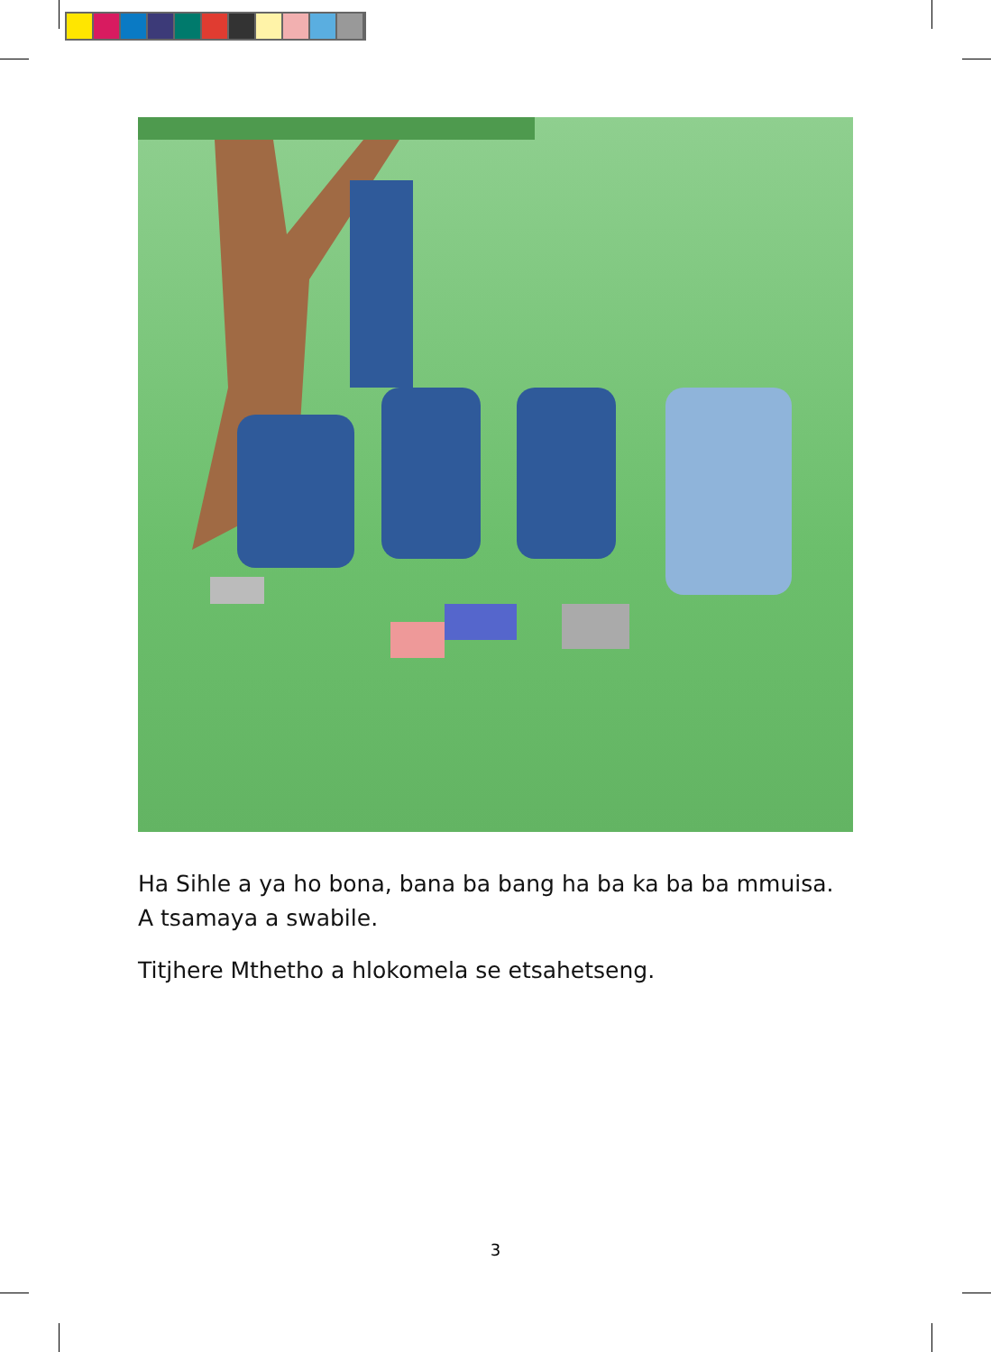Ha Sihle a ya ho bona, bana ba bang ha ba ka ba ba mmuisa. A tsamaya a swabile.
Titjhere Mthetho a hlokomela se etsahetseng.
3